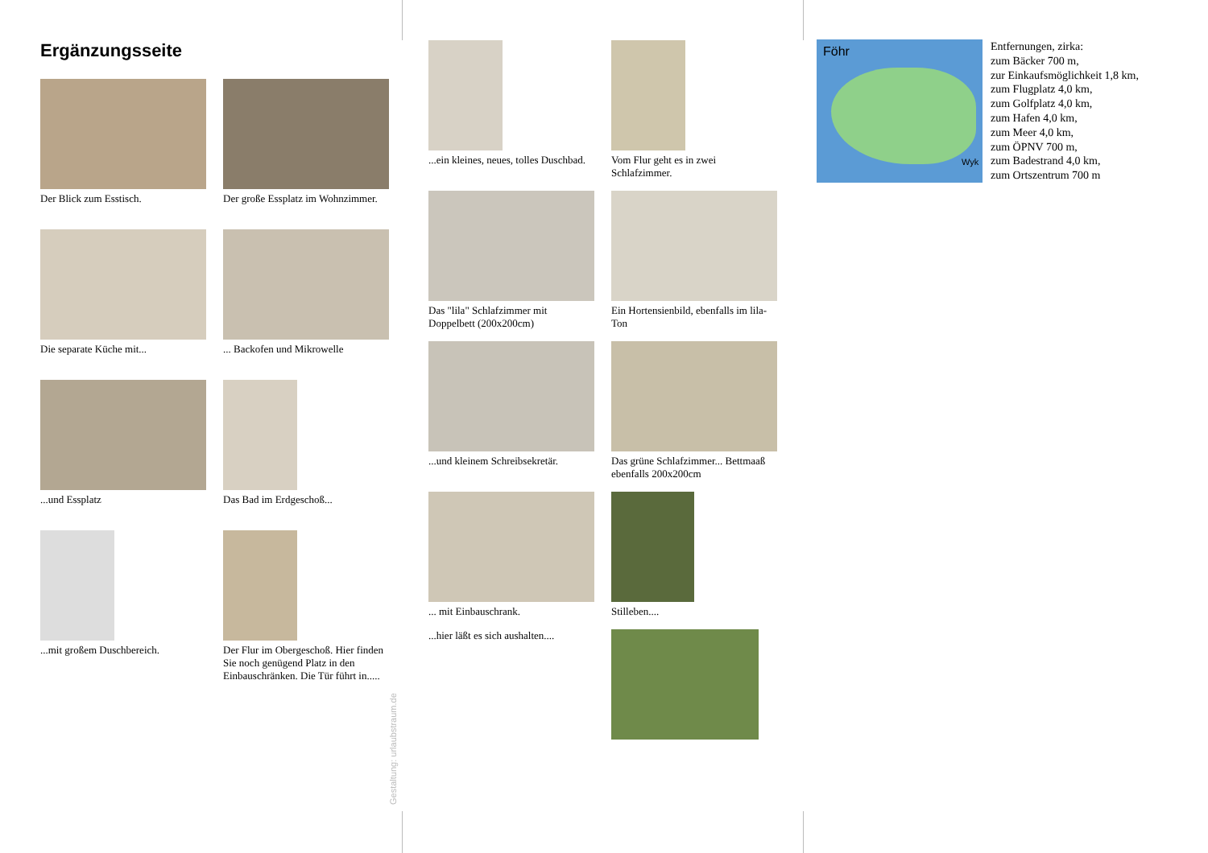Ergänzungsseite
Der Blick zum Esstisch.
Der große Essplatz im Wohnzimmer.
Die separate Küche mit...
... Backofen und Mikrowelle
...und Essplatz
Das Bad im Erdgeschoß...
...mit großem Duschbereich.
Der Flur im Obergeschoß. Hier finden Sie noch genügend Platz in den Einbauschränken. Die Tür führt in.....
Gestaltung: urlaubstraum.de
...ein kleines, neues, tolles Duschbad.
Vom Flur geht es in zwei Schlafzimmer.
Das "lila" Schlafzimmer mit Doppelbett (200x200cm)
Ein Hortensienbild, ebenfalls im lila-Ton
...und kleinem Schreibsekretär.
Das grüne Schlafzimmer... Bettmaaß ebenfalls 200x200cm
... mit Einbauschrank.
...hier läßt es sich aushalten....
Stilleben....
Föhr
Wyk
Entfernungen, zirka:
zum Bäcker 700 m,
zur Einkaufsmöglichkeit 1,8 km,
zum Flugplatz 4,0 km,
zum Golfplatz 4,0 km,
zum Hafen 4,0 km,
zum Meer 4,0 km,
zum ÖPNV 700 m,
zum Badestrand 4,0 km,
zum Ortszentrum 700 m